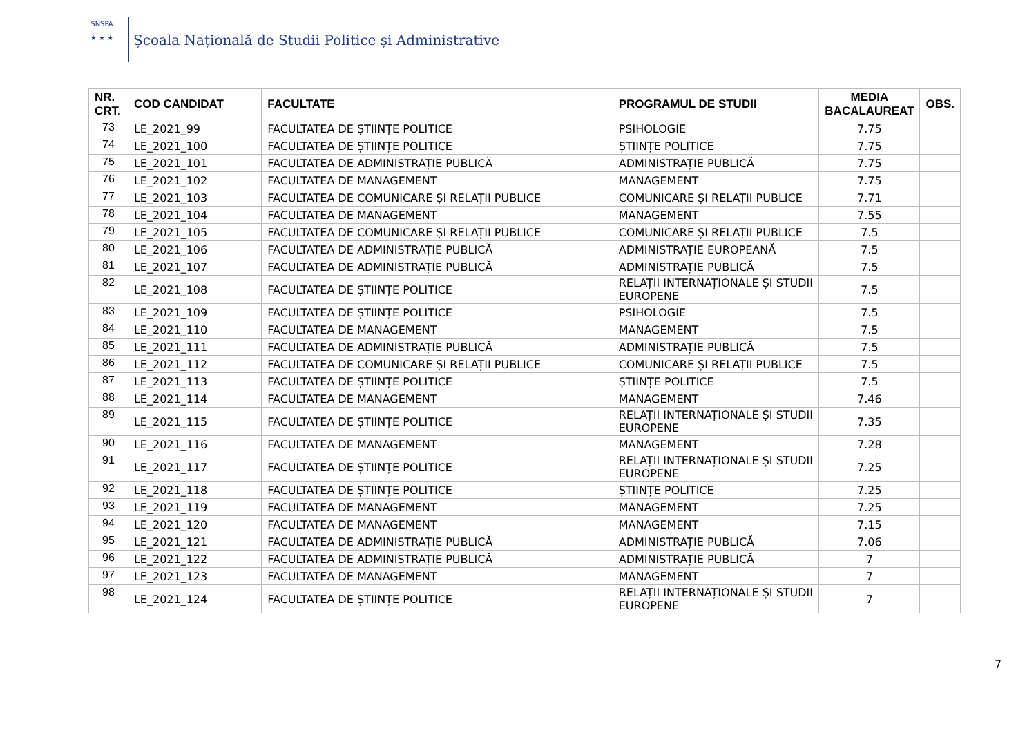SNSPA
★ ★ ★
Școala Națională de Studii Politice și Administrative
| NR. CRT. | COD CANDIDAT | FACULTATE | PROGRAMUL DE STUDII | MEDIA BACALAUREAT | OBS. |
| --- | --- | --- | --- | --- | --- |
| 73 | LE_2021_99 | FACULTATEA DE ȘTIINȚE POLITICE | PSIHOLOGIE | 7.75 | |
| 74 | LE_2021_100 | FACULTATEA DE ȘTIINȚE POLITICE | ȘTIINȚE POLITICE | 7.75 | |
| 75 | LE_2021_101 | FACULTATEA DE ADMINISTRAȚIE PUBLICĂ | ADMINISTRAȚIE PUBLICĂ | 7.75 | |
| 76 | LE_2021_102 | FACULTATEA DE MANAGEMENT | MANAGEMENT | 7.75 | |
| 77 | LE_2021_103 | FACULTATEA DE COMUNICARE ȘI RELAȚII PUBLICE | COMUNICARE ȘI RELAȚII PUBLICE | 7.71 | |
| 78 | LE_2021_104 | FACULTATEA DE MANAGEMENT | MANAGEMENT | 7.55 | |
| 79 | LE_2021_105 | FACULTATEA DE COMUNICARE ȘI RELAȚII PUBLICE | COMUNICARE ȘI RELAȚII PUBLICE | 7.5 | |
| 80 | LE_2021_106 | FACULTATEA DE ADMINISTRAȚIE PUBLICĂ | ADMINISTRAȚIE EUROPEANĂ | 7.5 | |
| 81 | LE_2021_107 | FACULTATEA DE ADMINISTRAȚIE PUBLICĂ | ADMINISTRAȚIE PUBLICĂ | 7.5 | |
| 82 | LE_2021_108 | FACULTATEA DE ȘTIINȚE POLITICE | RELAȚII INTERNAȚIONALE ȘI STUDII EUROPENE | 7.5 | |
| 83 | LE_2021_109 | FACULTATEA DE ȘTIINȚE POLITICE | PSIHOLOGIE | 7.5 | |
| 84 | LE_2021_110 | FACULTATEA DE MANAGEMENT | MANAGEMENT | 7.5 | |
| 85 | LE_2021_111 | FACULTATEA DE ADMINISTRAȚIE PUBLICĂ | ADMINISTRAȚIE PUBLICĂ | 7.5 | |
| 86 | LE_2021_112 | FACULTATEA DE COMUNICARE ȘI RELAȚII PUBLICE | COMUNICARE ȘI RELAȚII PUBLICE | 7.5 | |
| 87 | LE_2021_113 | FACULTATEA DE ȘTIINȚE POLITICE | ȘTIINȚE POLITICE | 7.5 | |
| 88 | LE_2021_114 | FACULTATEA DE MANAGEMENT | MANAGEMENT | 7.46 | |
| 89 | LE_2021_115 | FACULTATEA DE ȘTIINȚE POLITICE | RELAȚII INTERNAȚIONALE ȘI STUDII EUROPENE | 7.35 | |
| 90 | LE_2021_116 | FACULTATEA DE MANAGEMENT | MANAGEMENT | 7.28 | |
| 91 | LE_2021_117 | FACULTATEA DE ȘTIINȚE POLITICE | RELAȚII INTERNAȚIONALE ȘI STUDII EUROPENE | 7.25 | |
| 92 | LE_2021_118 | FACULTATEA DE ȘTIINȚE POLITICE | ȘTIINȚE POLITICE | 7.25 | |
| 93 | LE_2021_119 | FACULTATEA DE MANAGEMENT | MANAGEMENT | 7.25 | |
| 94 | LE_2021_120 | FACULTATEA DE MANAGEMENT | MANAGEMENT | 7.15 | |
| 95 | LE_2021_121 | FACULTATEA DE ADMINISTRAȚIE PUBLICĂ | ADMINISTRAȚIE PUBLICĂ | 7.06 | |
| 96 | LE_2021_122 | FACULTATEA DE ADMINISTRAȚIE PUBLICĂ | ADMINISTRAȚIE PUBLICĂ | 7 | |
| 97 | LE_2021_123 | FACULTATEA DE MANAGEMENT | MANAGEMENT | 7 | |
| 98 | LE_2021_124 | FACULTATEA DE ȘTIINȚE POLITICE | RELAȚII INTERNAȚIONALE ȘI STUDII EUROPENE | 7 | |
7